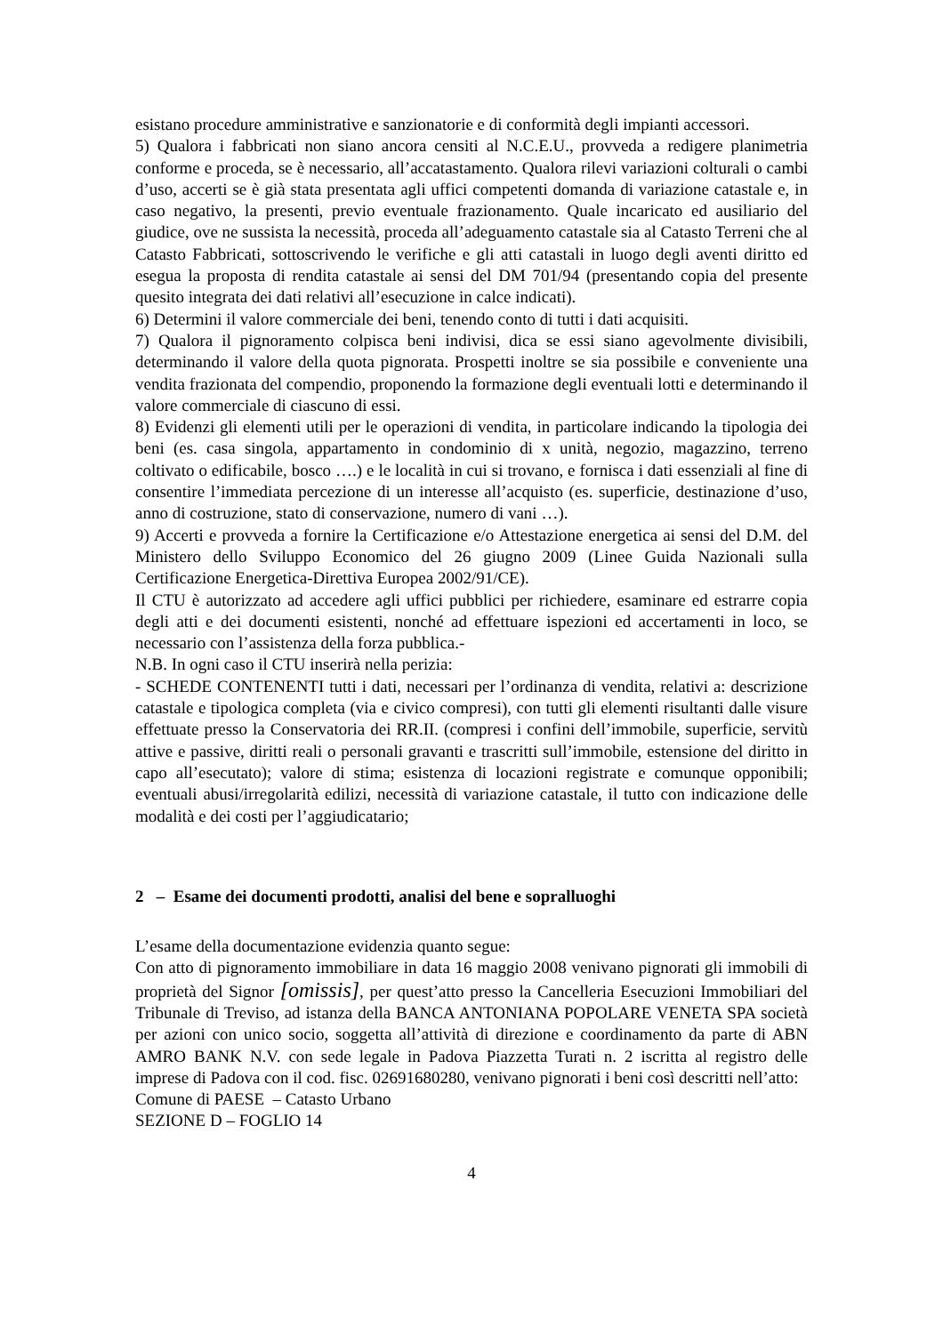esistano procedure amministrative e sanzionatorie e di conformità degli impianti accessori.
5) Qualora i fabbricati non siano ancora censiti al N.C.E.U., provveda a redigere planimetria conforme e proceda, se è necessario, all’accatastamento. Qualora rilevi variazioni colturali o cambi d’uso, accerti se è già stata presentata agli uffici competenti domanda di variazione catastale e, in caso negativo, la presenti, previo eventuale frazionamento. Quale incaricato ed ausiliario del giudice, ove ne sussista la necessità, proceda all’adeguamento catastale sia al Catasto Terreni che al Catasto Fabbricati, sottoscrivendo le verifiche e gli atti catastali in luogo degli aventi diritto ed esegua la proposta di rendita catastale ai sensi del DM 701/94 (presentando copia del presente quesito integrata dei dati relativi all’esecuzione in calce indicati).
6) Determini il valore commerciale dei beni, tenendo conto di tutti i dati acquisiti.
7) Qualora il pignoramento colpisca beni indivisi, dica se essi siano agevolmente divisibili, determinando il valore della quota pignorata. Prospetti inoltre se sia possibile e conveniente una vendita frazionata del compendio, proponendo la formazione degli eventuali lotti e determinando il valore commerciale di ciascuno di essi.
8) Evidenzi gli elementi utili per le operazioni di vendita, in particolare indicando la tipologia dei beni (es. casa singola, appartamento in condominio di x unità, negozio, magazzino, terreno coltivato o edificabile, bosco ….) e le località in cui si trovano, e fornisca i dati essenziali al fine di consentire l’immediata percezione di un interesse all’acquisto (es. superficie, destinazione d’uso, anno di costruzione, stato di conservazione, numero di vani …).
9) Accerti e provveda a fornire la Certificazione e/o Attestazione energetica ai sensi del D.M. del Ministero dello Sviluppo Economico del 26 giugno 2009 (Linee Guida Nazionali sulla Certificazione Energetica-Direttiva Europea 2002/91/CE).
Il CTU è autorizzato ad accedere agli uffici pubblici per richiedere, esaminare ed estrarre copia degli atti e dei documenti esistenti, nonché ad effettuare ispezioni ed accertamenti in loco, se necessario con l’assistenza della forza pubblica.-
N.B. In ogni caso il CTU inserirà nella perizia:
- SCHEDE CONTENENTI tutti i dati, necessari per l’ordinanza di vendita, relativi a: descrizione catastale e tipologica completa (via e civico compresi), con tutti gli elementi risultanti dalle visure effettuate presso la Conservatoria dei RR.II. (compresi i confini dell’immobile, superficie, servitù attive e passive, diritti reali o personali gravanti e trascritti sull’immobile, estensione del diritto in capo all’esecutato); valore di stima; esistenza di locazioni registrate e comunque opponibili; eventuali abusi/irregolarità edilizi, necessità di variazione catastale, il tutto con indicazione delle modalità e dei costi per l’aggiudicatario;
2 – Esame dei documenti prodotti, analisi del bene e sopralluoghi
L’esame della documentazione evidenzia quanto segue:
Con atto di pignoramento immobiliare in data 16 maggio 2008 venivano pignorati gli immobili di proprietà del Signor [omissis], per quest’atto presso la Cancelleria Esecuzioni Immobiliari del Tribunale di Treviso, ad istanza della BANCA ANTONIANA POPOLARE VENETA SPA società per azioni con unico socio, soggetta all’attività di direzione e coordinamento da parte di ABN AMRO BANK N.V. con sede legale in Padova Piazzetta Turati n. 2 iscritta al registro delle imprese di Padova con il cod. fisc. 02691680280, venivano pignorati i beni così descritti nell’atto:
Comune di PAESE – Catasto Urbano
SEZIONE D – FOGLIO 14
4